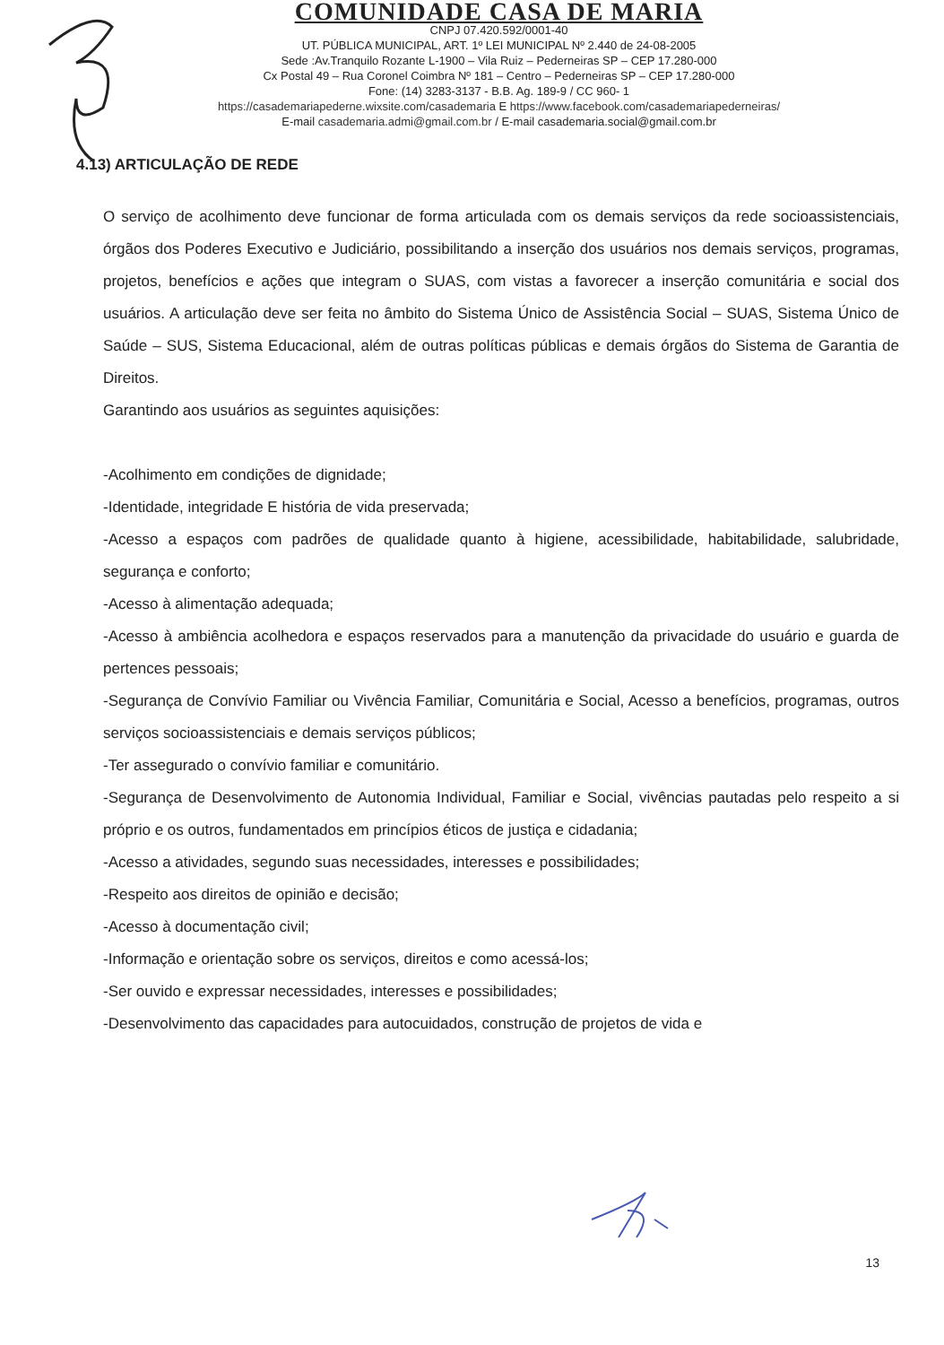COMUNIDADE CASA DE MARIA
CNPJ 07.420.592/0001-40
UT. PÚBLICA MUNICIPAL, ART. 1º LEI MUNICIPAL Nº 2.440 de 24-08-2005
Sede :Av.Tranquilo Rozante L-1900 – Vila Ruiz – Pederneiras SP – CEP 17.280-000
Cx Postal 49 – Rua Coronel Coimbra Nº 181 – Centro – Pederneiras SP – CEP 17.280-000
Fone: (14) 3283-3137 - B.B. Ag. 189-9 / CC 960- 1
https://casademariapederne.wixsite.com/casademaria E https://www.facebook.com/casademariapederneiras/
E-mail casademaria.admi@gmail.com.br / E-mail casademaria.social@gmail.com.br
4.13) ARTICULAÇÃO DE REDE
O serviço de acolhimento deve funcionar de forma articulada com os demais serviços da rede socioassistenciais, órgãos dos Poderes Executivo e Judiciário, possibilitando a inserção dos usuários nos demais serviços, programas, projetos, benefícios e ações que integram o SUAS, com vistas a favorecer a inserção comunitária e social dos usuários. A articulação deve ser feita no âmbito do Sistema Único de Assistência Social – SUAS, Sistema Único de Saúde – SUS, Sistema Educacional, além de outras políticas públicas e demais órgãos do Sistema de Garantia de Direitos.
Garantindo aos usuários as seguintes aquisições:
-Acolhimento em condições de dignidade;
-Identidade, integridade E história de vida preservada;
-Acesso a espaços com padrões de qualidade quanto à higiene, acessibilidade, habitabilidade, salubridade, segurança e conforto;
-Acesso à alimentação adequada;
-Acesso à ambiência acolhedora e espaços reservados para a manutenção da privacidade do usuário e guarda de pertences pessoais;
-Segurança de Convívio Familiar ou Vivência Familiar, Comunitária e Social, Acesso a benefícios, programas, outros serviços socioassistenciais e demais serviços públicos;
-Ter assegurado o convívio familiar e comunitário.
-Segurança de Desenvolvimento de Autonomia Individual, Familiar e Social, vivências pautadas pelo respeito a si próprio e os outros, fundamentados em princípios éticos de justiça e cidadania;
-Acesso a atividades, segundo suas necessidades, interesses e possibilidades;
-Respeito aos direitos de opinião e decisão;
-Acesso à documentação civil;
-Informação e orientação sobre os serviços, direitos e como acessá-los;
-Ser ouvido e expressar necessidades, interesses e possibilidades;
-Desenvolvimento das capacidades para autocuidados, construção de projetos de vida e
13